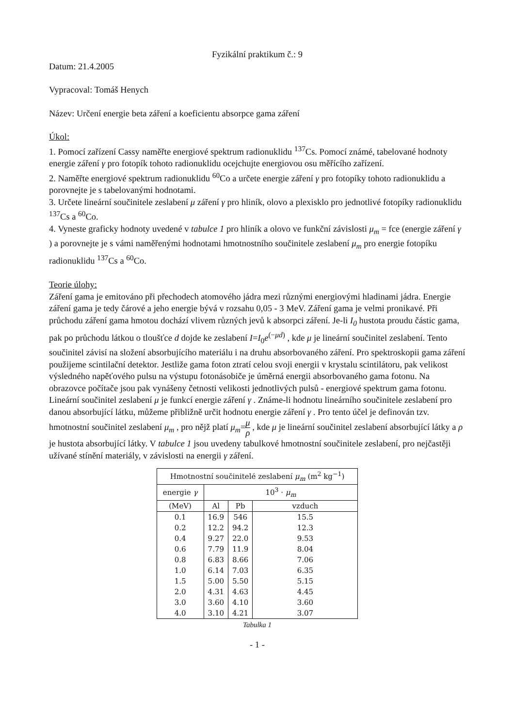Fyzikální praktikum č.: 9
Datum: 21.4.2005
Vypracoval: Tomáš Henych
Název: Určení energie beta záření a koeficientu absorpce gama záření
Úkol:
1. Pomocí zařízení Cassy naměřte energiové spektrum radionuklidu <sup>137</sup>Cs. Pomocí známé, tabelované hodnoty energie záření γ pro fotopík tohoto radionuklidu ocejchujte energiovou osu měřícího zařízení.
2. Naměřte energiové spektrum radionuklidu <sup>60</sup>Co a určete energie záření γ pro fotopíky tohoto radionuklidu a porovnejte je s tabelovanými hodnotami.
3. Určete lineární součinitele zeslabení μ záření γ pro hliník, olovo a plexisklo pro jednotlivé fotopíky radionuklidu <sup>137</sup>Cs a <sup>60</sup>Co.
4. Vyneste graficky hodnoty uvedené v tabulce 1 pro hliník a olovo ve funkční závislosti μ<sub>m</sub> = fce (energie záření γ ) a porovnejte je s vámi naměřenými hodnotami hmotnostního součinitele zeslabení μ<sub>m</sub> pro energie fotopíku radionuklidu <sup>137</sup>Cs a <sup>60</sup>Co.
Teorie úlohy:
Záření gama je emitováno při přechodech atomového jádra mezi různými energiovými hladinami jádra. Energie záření gama je tedy čárové a jeho energie bývá v rozsahu 0,05 - 3 MeV. Záření gama je velmi pronikavé. Při průchodu záření gama hmotou dochází vlivem různých jevů k absorpci záření. Je-li I<sub>0</sub> hustota proudu částic gama, pak po průchodu látkou o tloušťce d dojde ke zeslabení I=I<sub>0</sub>e<sup>(−μd)</sup> , kde μ je lineární součinitel zeslabení. Tento součinitel závisí na složení absorbujícího materiálu i na druhu absorbovaného záření. Pro spektroskopii gama záření použijeme scintilační detektor. Jestliže gama foton ztratí celou svoji energii v krystalu scintilátoru, pak velikost výsledného napěťového pulsu na výstupu fotonásobiče je úměrná energii absorbovaného gama fotonu. Na obrazovce počítače jsou pak vynášeny četnosti velikosti jednotlivých pulsů - energiové spektrum gama fotonu. Lineární součinitel zeslabení μ je funkcí energie záření γ . Známe-li hodnotu lineárního součinitele zeslabení pro danou absorbující látku, můžeme přibližně určit hodnotu energie záření γ . Pro tento účel je definován tzv. hmotnostní součinitel zeslabení μ<sub>m</sub> , pro nějž platí μ<sub>m</sub>=μ ρ , kde μ je lineární součinitel zeslabení absorbující látky a ρ je hustota absorbující látky. V tabulce 1 jsou uvedeny tabulkové hmotnostní součinitele zeslabení, pro nejčastěji užívané stínění materiály, v závislosti na energii γ záření.
| Hmotnostní součinitelé zeslabení μ<sub>m</sub> (m<sup>2</sup> kg<sup>−1</sup>) | | | |
| --- | --- | --- | --- |
| energie γ | 10<sup>3</sup> · μ<sub>m</sub> | | |
| (MeV) | Al | Pb | vzduch |
| 0.1 | 16.9 | 546 | 15.5 |
| 0.2 | 12.2 | 94.2 | 12.3 |
| 0.4 | 9.27 | 22.0 | 9.53 |
| 0.6 | 7.79 | 11.9 | 8.04 |
| 0.8 | 6.83 | 8.66 | 7.06 |
| 1.0 | 6.14 | 7.03 | 6.35 |
| 1.5 | 5.00 | 5.50 | 5.15 |
| 2.0 | 4.31 | 4.63 | 4.45 |
| 3.0 | 3.60 | 4.10 | 3.60 |
| 4.0 | 3.10 | 4.21 | 3.07 |
Tabulka 1
- 1 -